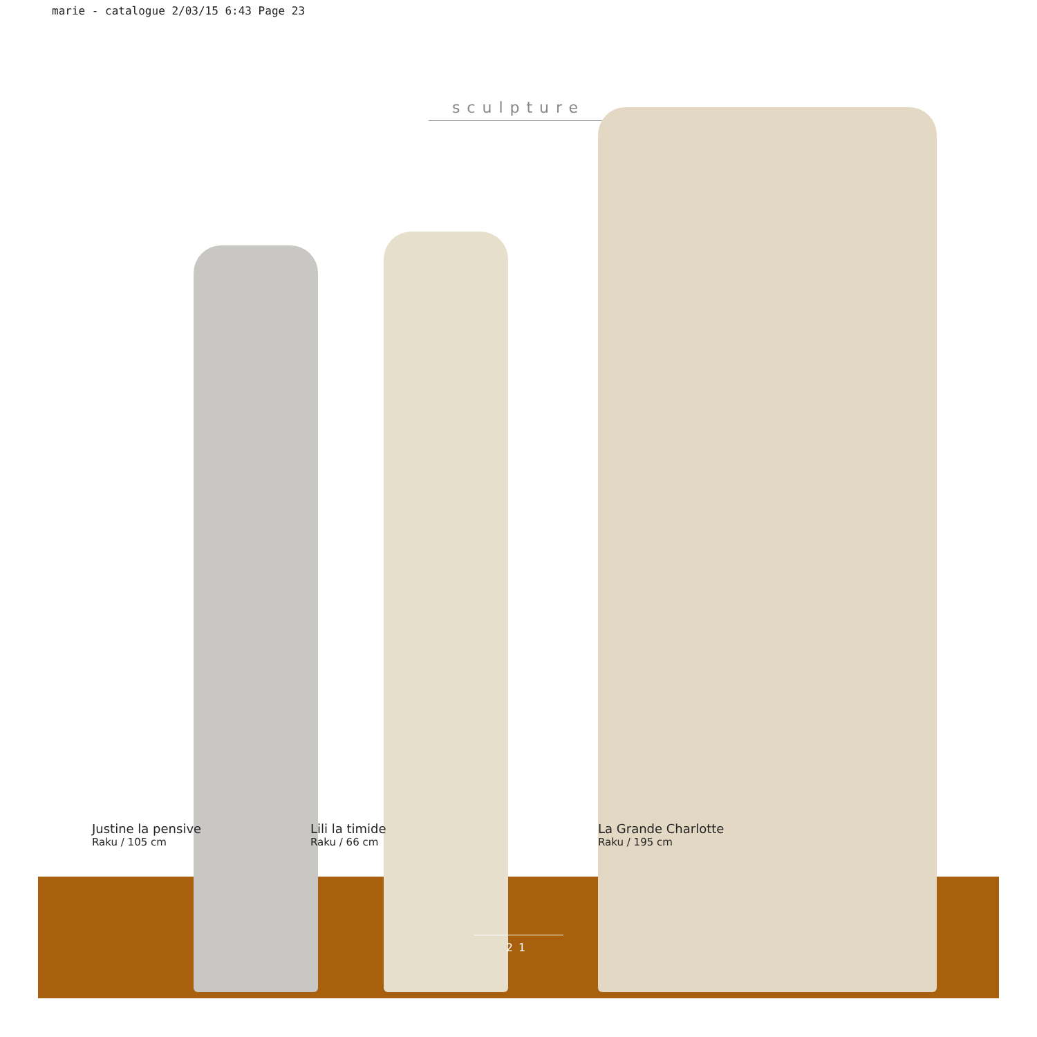marie - catalogue 2/03/15 6:43 Page 23
sculpture
Justine la pensive
Raku / 105 cm
Lili la timide
Raku / 66 cm
La Grande Charlotte
Raku / 195 cm
21